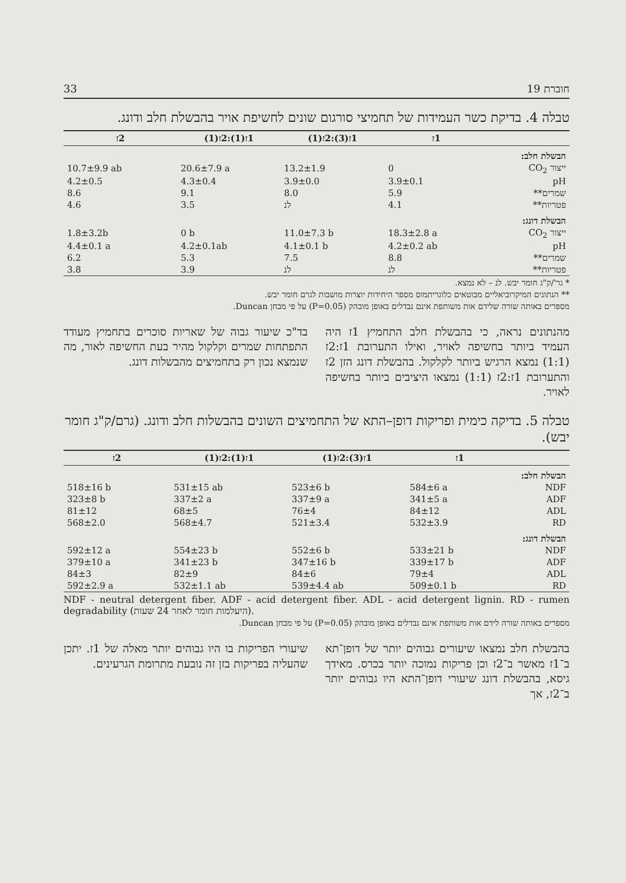חוברת 19 33
טבלה 4. בדיקת כשר העמידות של תחמיצי סורגום שונים לחשיפת אויר בהבשלת חלב ודונג.
| | 1ז | 1ז(3):2ז(1) | 1ז(1):2ז(1) | 2ז |
| --- | --- | --- | --- | --- |
| הבשלת חלב: | | | | |
| ייצור CO<sub>2</sub> | 0 | 13.2±1.9 | 20.6±7.9 a | 10.7±9.9 ab |
| pH | 3.9±0.1 | 3.9±0.0 | 4.3±0.4 | 4.2±0.5 |
| שמרים** | 5.9 | 8.0 | 9.1 | 8.6 |
| פטריות** | 4.1 | לנ | 3.5 | 4.6 |
| הבשלת דונג: | | | | |
| ייצור CO<sub>2</sub> | 18.3±2.8 a | 11.0±7.3 b | 0 b | 1.8±3.2b |
| pH | 4.2±0.2 ab | 4.1±0.1 b | 4.2±0.1ab | 4.4±0.1 a |
| שמרים** | 8.8 | 7.5 | 5.3 | 6.2 |
| פטריות** | לנ | לנ | 3.9 | 3.8 |
* גר'/ק"ג חומר יבש. לנ – לא נמצא.
** הנתונים המיקרוביאליים מבוטאים כלוגריתמוס מספר היחידות יוצרות מושבות לגרם חומר יבש.
מספרים באותה שורה שלידם אות משותפת אינם נבדלים באופן מובהק (P=0.05) על פי מבחן Duncan.
מהנתונים נראה, כי בהבשלת חלב התחמיץ 1ז היה העמיד ביותר בחשיפה לאויר, ואילו התערובת 1ז:2ז (1:1) נמצא הרגיש ביותר לקלקול. בהבשלת דונג הזן 2ז והתערובת 1ז:2ז (1:1) נמצאו היציבים ביותר בחשיפה לאויר.
בד"כ שיעור גבוה של שאריות סוכרים בתחמיץ מעודד התפתחות שמרים וקלקול מהיר בעת החשיפה לאור, מה שנמצא נכון רק בתחמיצים מהבשלות דונג.
טבלה 5. בדיקה כימית ופריקות דופן–התא של התחמיצים השונים בהבשלות חלב ודונג. (גרם/ק"ג חומר יבש).
| | 1ז | 1ז(3):2ז(1) | 1ז(1):2ז(1) | 2ז |
| --- | --- | --- | --- | --- |
| הבשלת חלב: | | | | |
| NDF | 584±6 a | 523±6 b | 531±15 ab | 518±16 b |
| ADF | 341±5 a | 337±9 a | 337±2 a | 323±8 b |
| ADL | 84±12 | 76±4 | 68±5 | 81±12 |
| RD | 532±3.9 | 521±3.4 | 568±4.7 | 568±2.0 |
| הבשלת דונג: | | | | |
| NDF | 533±21 b | 552±6 b | 554±23 b | 592±12 a |
| ADF | 339±17 b | 347±16 b | 341±23 b | 379±10 a |
| ADL | 79±4 | 84±6 | 82±9 | 84±3 |
| RD | 509±0.1 b | 539±4.4 ab | 532±1.1 ab | 592±2.9 a |
NDF - neutral detergent fiber. ADF - acid detergent fiber. ADL - acid detergent lignin. RD - rumen degradability (היעלמות חומר לאחר 24 שעות).
מספרים באותה שורה לידם אות משותפת אינם נבדלים באופן מובהק (P=0.05) על פי מבחן Duncan.
בהבשלת חלב נמצאו שיעורים גבוהים יותר של דופן־תא ב־1ז מאשר ב־2ז וכן פריקות נמוכה יותר בכרס. מאידך גיסא, בהבשלת דונג שיעורי דופן־התא היו גבוהים יותר ב־2ז, אך
שיעורי הפריקות בו היו גבוהים יותר מאלה של 1ז. יתכן שהעליה בפריקות בזן זה נובעת מתרומת הגרעינים.